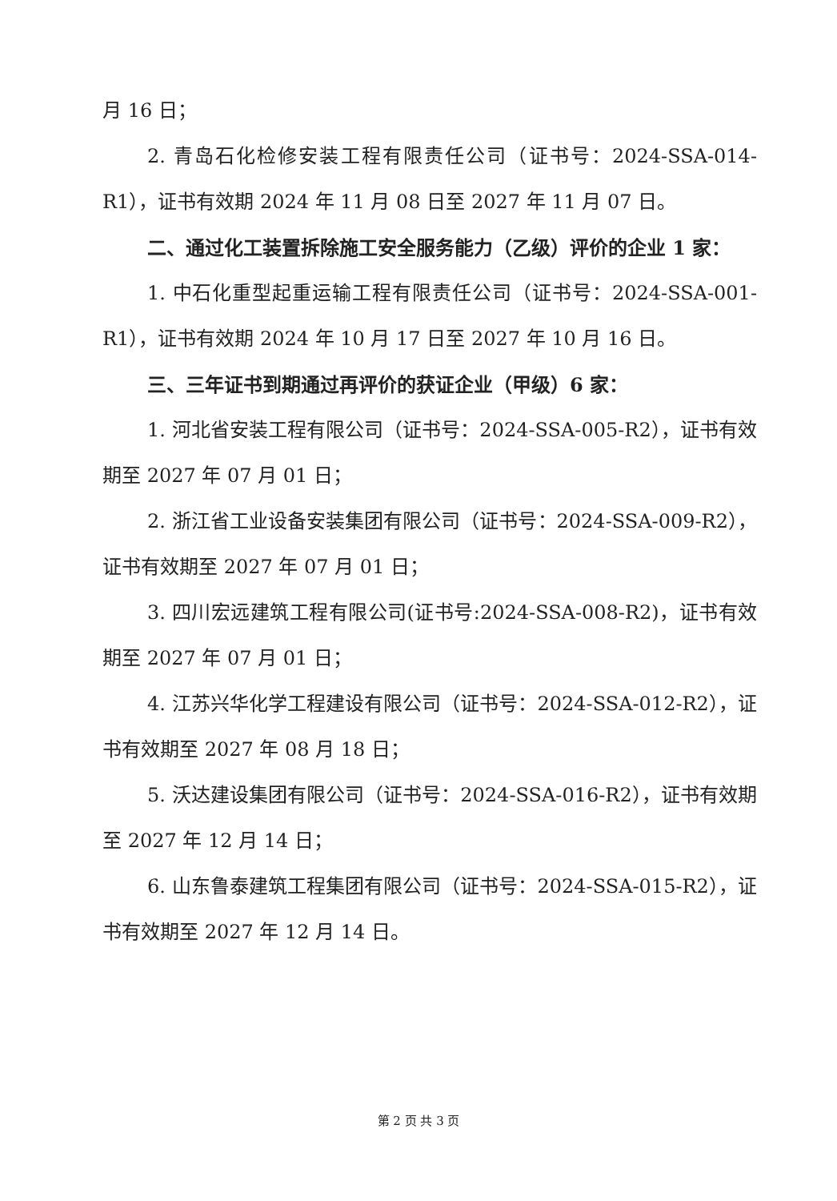月 16 日；
2. 青岛石化检修安装工程有限责任公司（证书号：2024-SSA-014-R1），证书有效期 2024 年 11 月 08 日至 2027 年 11 月 07 日。
二、通过化工装置拆除施工安全服务能力（乙级）评价的企业 1 家：
1. 中石化重型起重运输工程有限责任公司（证书号：2024-SSA-001-R1），证书有效期 2024 年 10 月 17 日至 2027 年 10 月 16 日。
三、三年证书到期通过再评价的获证企业（甲级）6 家：
1. 河北省安装工程有限公司（证书号：2024-SSA-005-R2），证书有效期至 2027 年 07 月 01 日；
2. 浙江省工业设备安装集团有限公司（证书号：2024-SSA-009-R2），证书有效期至 2027 年 07 月 01 日；
3. 四川宏远建筑工程有限公司(证书号:2024-SSA-008-R2)，证书有效期至 2027 年 07 月 01 日；
4. 江苏兴华化学工程建设有限公司（证书号：2024-SSA-012-R2），证书有效期至 2027 年 08 月 18 日；
5. 沃达建设集团有限公司（证书号：2024-SSA-016-R2），证书有效期至 2027 年 12 月 14 日；
6. 山东鲁泰建筑工程集团有限公司（证书号：2024-SSA-015-R2），证书有效期至 2027 年 12 月 14 日。
第 2 页 共 3 页